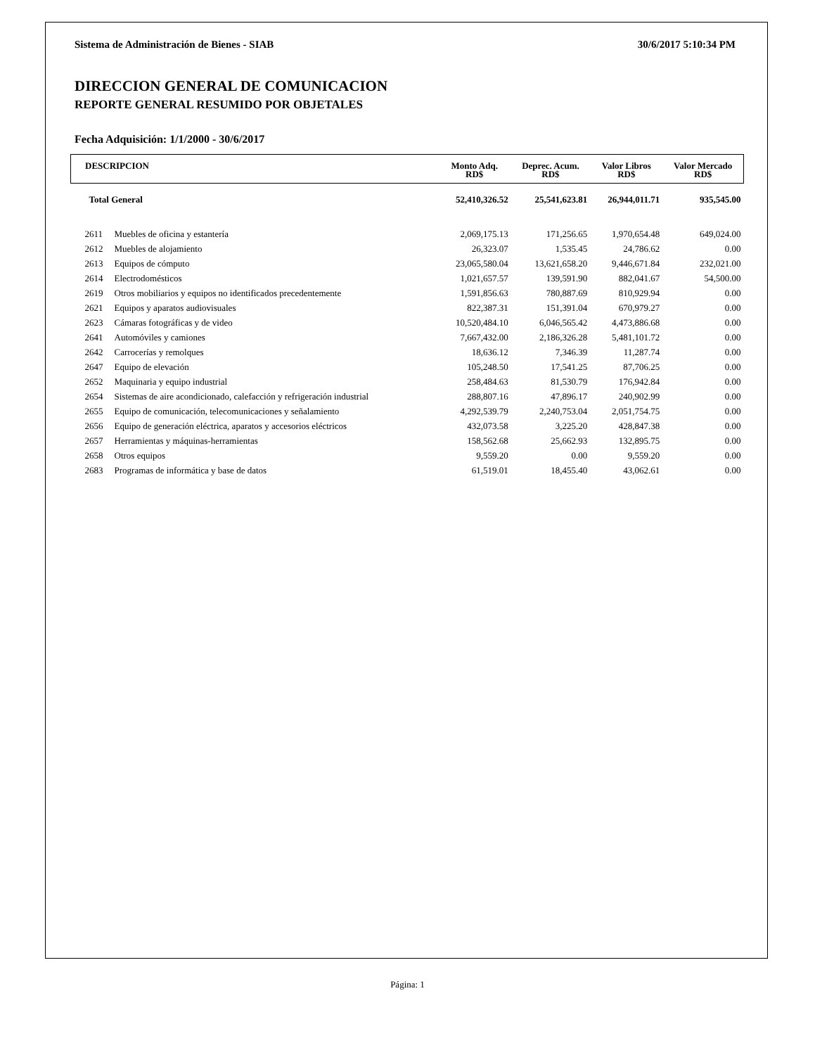Sistema de Administración de Bienes - SIAB 30/6/2017 5:10:34 PM
DIRECCION GENERAL DE COMUNICACION
REPORTE GENERAL RESUMIDO POR OBJETALES
Fecha Adquisición: 1/1/2000 - 30/6/2017
| DESCRIPCION | | Monto Adq. RD$ | Deprec. Acum. RD$ | Valor Libros RD$ | Valor Mercado RD$ |
| --- | --- | --- | --- | --- | --- |
| Total General | | 52,410,326.52 | 25,541,623.81 | 26,944,011.71 | 935,545.00 |
| 2611 | Muebles de oficina y estantería | 2,069,175.13 | 171,256.65 | 1,970,654.48 | 649,024.00 |
| 2612 | Muebles de alojamiento | 26,323.07 | 1,535.45 | 24,786.62 | 0.00 |
| 2613 | Equipos de cómputo | 23,065,580.04 | 13,621,658.20 | 9,446,671.84 | 232,021.00 |
| 2614 | Electrodomésticos | 1,021,657.57 | 139,591.90 | 882,041.67 | 54,500.00 |
| 2619 | Otros mobiliarios y equipos no identificados precedentemente | 1,591,856.63 | 780,887.69 | 810,929.94 | 0.00 |
| 2621 | Equipos y aparatos audiovisuales | 822,387.31 | 151,391.04 | 670,979.27 | 0.00 |
| 2623 | Cámaras fotográficas y de video | 10,520,484.10 | 6,046,565.42 | 4,473,886.68 | 0.00 |
| 2641 | Automóviles y camiones | 7,667,432.00 | 2,186,326.28 | 5,481,101.72 | 0.00 |
| 2642 | Carrocerías y remolques | 18,636.12 | 7,346.39 | 11,287.74 | 0.00 |
| 2647 | Equipo de elevación | 105,248.50 | 17,541.25 | 87,706.25 | 0.00 |
| 2652 | Maquinaria y equipo industrial | 258,484.63 | 81,530.79 | 176,942.84 | 0.00 |
| 2654 | Sistemas de aire acondicionado, calefacción y refrigeración industrial | 288,807.16 | 47,896.17 | 240,902.99 | 0.00 |
| 2655 | Equipo de comunicación, telecomunicaciones y señalamiento | 4,292,539.79 | 2,240,753.04 | 2,051,754.75 | 0.00 |
| 2656 | Equipo de generación eléctrica, aparatos y accesorios eléctricos | 432,073.58 | 3,225.20 | 428,847.38 | 0.00 |
| 2657 | Herramientas y máquinas-herramientas | 158,562.68 | 25,662.93 | 132,895.75 | 0.00 |
| 2658 | Otros equipos | 9,559.20 | 0.00 | 9,559.20 | 0.00 |
| 2683 | Programas de informática y base de datos | 61,519.01 | 18,455.40 | 43,062.61 | 0.00 |
Página: 1